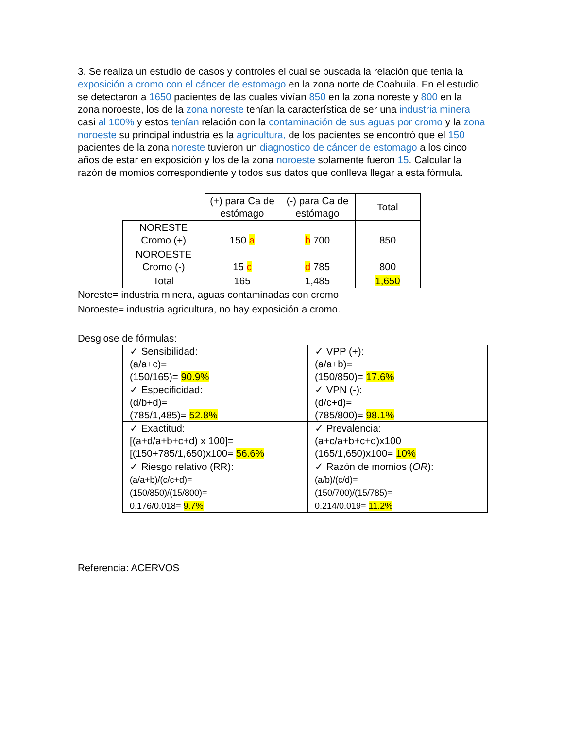3. Se realiza un estudio de casos y controles el cual se buscada la relación que tenia la exposición a cromo con el cáncer de estomago en la zona norte de Coahuila. En el estudio se detectaron a 1650 pacientes de las cuales vivían 850 en la zona noreste y 800 en la zona noroeste, los de la zona noreste tenían la característica de ser una industria minera casi al 100% y estos tenían relación con la contaminación de sus aguas por cromo y la zona noroeste su principal industria es la agricultura, de los pacientes se encontró que el 150 pacientes de la zona noreste tuvieron un diagnostico de cáncer de estomago a los cinco años de estar en exposición y los de la zona noroeste solamente fueron 15. Calcular la razón de momios correspondiente y todos sus datos que conlleva llegar a esta fórmula.
| | (+) para Ca de estómago | (-) para Ca de estómago | Total |
| NORESTE Cromo (+) | 150 a | b 700 | 850 |
| NOROESTE Cromo (-) | 15 c | d 785 | 800 |
| Total | 165 | 1,485 | 1,650 |
Noreste= industria minera, aguas contaminadas con cromo
Noroeste= industria agricultura, no hay exposición a cromo.
Desglose de fórmulas:
| ✓ Sensibilidad: (a/a+c)= (150/165)= 90.9% | ✓ VPP (+): (a/a+b)= (150/850)= 17.6% |
| ✓ Especificidad: (d/b+d)= (785/1,485)= 52.8% | ✓ VPN (-): (d/c+d)= (785/800)= 98.1% |
| ✓ Exactitud: [(a+d/a+b+c+d) x 100]= [(150+785/1,650)x100= 56.6% | ✓ Prevalencia: (a+c/a+b+c+d)x100 (165/1,650)x100= 10% |
| ✓ Riesgo relativo (RR): (a/a+b)/(c/c+d)= (150/850)/(15/800)= 0.176/0.018= 9.7% | ✓ Razón de momios ( OR ): (a/b)/(c/d)= (150/700)/(15/785)= 0.214/0.019= 11.2% |
Referencia: ACERVOS